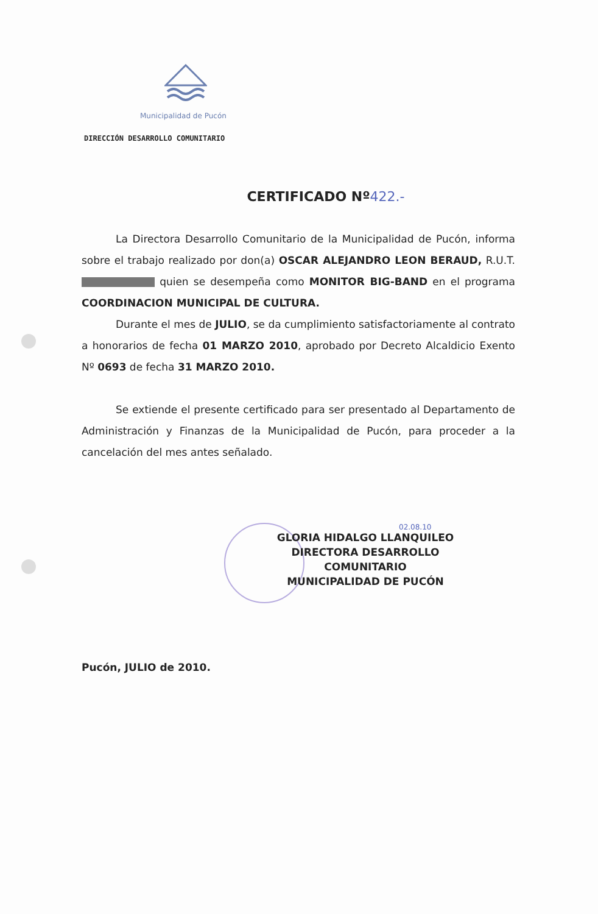Municipalidad de Pucón
DIRECCIÓN DESARROLLO COMUNITARIO
CERTIFICADO Nº422.-
La Directora Desarrollo Comunitario de la Municipalidad de Pucón, informa sobre el trabajo realizado por don(a) OSCAR ALEJANDRO LEON BERAUD, R.U.T. quien se desempeña como MONITOR BIG-BAND en el programa COORDINACION MUNICIPAL DE CULTURA.
Durante el mes de JULIO, se da cumplimiento satisfactoriamente al contrato a honorarios de fecha 01 MARZO 2010, aprobado por Decreto Alcaldicio Exento Nº 0693 de fecha 31 MARZO 2010.
Se extiende el presente certificado para ser presentado al Departamento de Administración y Finanzas de la Municipalidad de Pucón, para proceder a la cancelación del mes antes señalado.
02.08.10
GLORIA HIDALGO LLANQUILEO
DIRECTORA DESARROLLO COMUNITARIO
MUNICIPALIDAD DE PUCÓN
Pucón, JULIO de 2010.